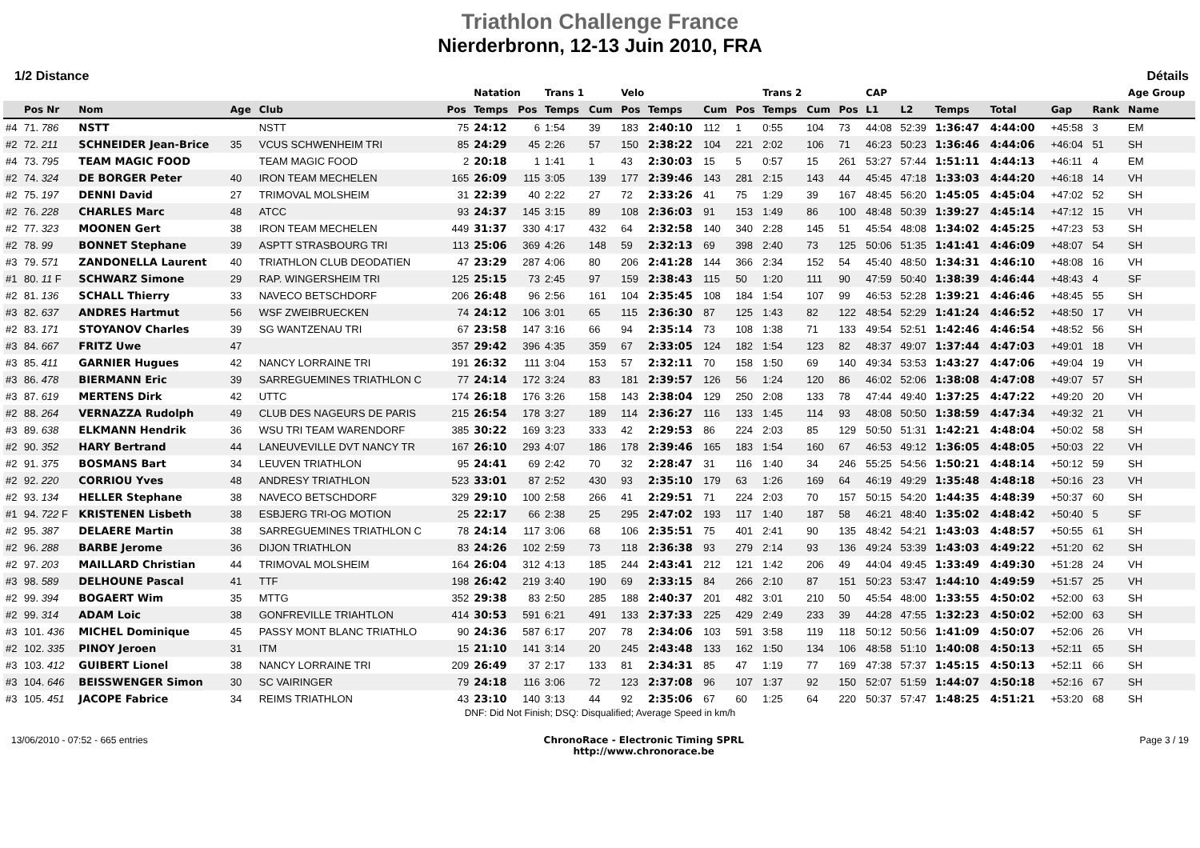Triathlon Challenge France
Nierderbronn, 12-13 Juin 2010, FRA
1/2 Distance Détails
| | | | | | | Natation | | Trans 1 | | Velo | | | | Trans 2 | | | CAP | | | | | | | Age Group |
| --- | --- | --- | --- | --- | --- | --- | --- | --- | --- | --- | --- | --- | --- | --- | --- | --- | --- | --- | --- | --- | --- | --- | --- | --- |
| | Pos Nr | Nom | Age | Club | Pos | Temps | Pos | Temps | Cum | Pos | Temps | Cum | Pos | Temps | Cum | Pos | L1 | L2 | Temps | Total | | Gap | Rank | Name |
| #4 | 71. 786 | NSTT | | NSTT | 75 | 24:12 | 6 | 1:54 | 39 | 183 | 2:40:10 | 112 | 1 | 0:55 | 104 | 73 | 44:08 | 52:39 | 1:36:47 | 4:44:00 | | +45:58 | 3 | EM |
| #2 | 72. 211 | SCHNEIDER Jean-Brice | 35 | VCUS SCHWENHEIM TRI | 85 | 24:29 | 45 | 2:26 | 57 | 150 | 2:38:22 | 104 | 221 | 2:02 | 106 | 71 | 46:23 | 50:23 | 1:36:46 | 4:44:06 | | +46:04 | 51 | SH |
| #4 | 73. 795 | TEAM MAGIC FOOD | | TEAM MAGIC FOOD | 2 | 20:18 | 1 | 1:41 | 1 | 43 | 2:30:03 | 15 | 5 | 0:57 | 15 | 261 | 53:27 | 57:44 | 1:51:11 | 4:44:13 | | +46:11 | 4 | EM |
| #2 | 74. 324 | DE BORGER Peter | 40 | IRON TEAM MECHELEN | 165 | 26:09 | 115 | 3:05 | 139 | 177 | 2:39:46 | 143 | 281 | 2:15 | 143 | 44 | 45:45 | 47:18 | 1:33:03 | 4:44:20 | | +46:18 | 14 | VH |
| #2 | 75. 197 | DENNI David | 27 | TRIMOVAL MOLSHEIM | 31 | 22:39 | 40 | 2:22 | 27 | 72 | 2:33:26 | 41 | 75 | 1:29 | 39 | 167 | 48:45 | 56:20 | 1:45:05 | 4:45:04 | | +47:02 | 52 | SH |
| #2 | 76. 228 | CHARLES Marc | 48 | ATCC | 93 | 24:37 | 145 | 3:15 | 89 | 108 | 2:36:03 | 91 | 153 | 1:49 | 86 | 100 | 48:48 | 50:39 | 1:39:27 | 4:45:14 | | +47:12 | 15 | VH |
| #2 | 77. 323 | MOONEN Gert | 38 | IRON TEAM MECHELEN | 449 | 31:37 | 330 | 4:17 | 432 | 64 | 2:32:58 | 140 | 340 | 2:28 | 145 | 51 | 45:54 | 48:08 | 1:34:02 | 4:45:25 | | +47:23 | 53 | SH |
| #2 | 78. 99 | BONNET Stephane | 39 | ASPTT STRASBOURG TRI | 113 | 25:06 | 369 | 4:26 | 148 | 59 | 2:32:13 | 69 | 398 | 2:40 | 73 | 125 | 50:06 | 51:35 | 1:41:41 | 4:46:09 | | +48:07 | 54 | SH |
| #3 | 79. 571 | ZANDONELLA Laurent | 40 | TRIATHLON CLUB DEODATIEN | 47 | 23:29 | 287 | 4:06 | 80 | 206 | 2:41:28 | 144 | 366 | 2:34 | 152 | 54 | 45:40 | 48:50 | 1:34:31 | 4:46:10 | | +48:08 | 16 | VH |
| #1 | 80. 11 F | SCHWARZ Simone | 29 | RAP. WINGERSHEIM TRI | 125 | 25:15 | 73 | 2:45 | 97 | 159 | 2:38:43 | 115 | 50 | 1:20 | 111 | 90 | 47:59 | 50:40 | 1:38:39 | 4:46:44 | | +48:43 | 4 | SF |
| #2 | 81. 136 | SCHALL Thierry | 33 | NAVECO BETSCHDORF | 206 | 26:48 | 96 | 2:56 | 161 | 104 | 2:35:45 | 108 | 184 | 1:54 | 107 | 99 | 46:53 | 52:28 | 1:39:21 | 4:46:46 | | +48:45 | 55 | SH |
| #3 | 82. 637 | ANDRES Hartmut | 56 | WSF ZWEIBRUECKEN | 74 | 24:12 | 106 | 3:01 | 65 | 115 | 2:36:30 | 87 | 125 | 1:43 | 82 | 122 | 48:54 | 52:29 | 1:41:24 | 4:46:52 | | +48:50 | 17 | VH |
| #2 | 83. 171 | STOYANOV Charles | 39 | SG WANTZENAU TRI | 67 | 23:58 | 147 | 3:16 | 66 | 94 | 2:35:14 | 73 | 108 | 1:38 | 71 | 133 | 49:54 | 52:51 | 1:42:46 | 4:46:54 | | +48:52 | 56 | SH |
| #3 | 84. 667 | FRITZ Uwe | 47 | | 357 | 29:42 | 396 | 4:35 | 359 | 67 | 2:33:05 | 124 | 182 | 1:54 | 123 | 82 | 48:37 | 49:07 | 1:37:44 | 4:47:03 | | +49:01 | 18 | VH |
| #3 | 85. 411 | GARNIER Hugues | 42 | NANCY LORRAINE TRI | 191 | 26:32 | 111 | 3:04 | 153 | 57 | 2:32:11 | 70 | 158 | 1:50 | 69 | 140 | 49:34 | 53:53 | 1:43:27 | 4:47:06 | | +49:04 | 19 | VH |
| #3 | 86. 478 | BIERMANN Eric | 39 | SARREGUEMINES TRIATHLON C | 77 | 24:14 | 172 | 3:24 | 83 | 181 | 2:39:57 | 126 | 56 | 1:24 | 120 | 86 | 46:02 | 52:06 | 1:38:08 | 4:47:08 | | +49:07 | 57 | SH |
| #3 | 87. 619 | MERTENS Dirk | 42 | UTTC | 174 | 26:18 | 176 | 3:26 | 158 | 143 | 2:38:04 | 129 | 250 | 2:08 | 133 | 78 | 47:44 | 49:40 | 1:37:25 | 4:47:22 | | +49:20 | 20 | VH |
| #2 | 88. 264 | VERNAZZA Rudolph | 49 | CLUB DES NAGEURS DE PARIS | 215 | 26:54 | 178 | 3:27 | 189 | 114 | 2:36:27 | 116 | 133 | 1:45 | 114 | 93 | 48:08 | 50:50 | 1:38:59 | 4:47:34 | | +49:32 | 21 | VH |
| #3 | 89. 638 | ELKMANN Hendrik | 36 | WSU TRI TEAM WARENDORF | 385 | 30:22 | 169 | 3:23 | 333 | 42 | 2:29:53 | 86 | 224 | 2:03 | 85 | 129 | 50:50 | 51:31 | 1:42:21 | 4:48:04 | | +50:02 | 58 | SH |
| #2 | 90. 352 | HARY Bertrand | 44 | LANEUVEVILLE DVT NANCY TR | 167 | 26:10 | 293 | 4:07 | 186 | 178 | 2:39:46 | 165 | 183 | 1:54 | 160 | 67 | 46:53 | 49:12 | 1:36:05 | 4:48:05 | | +50:03 | 22 | VH |
| #2 | 91. 375 | BOSMANS Bart | 34 | LEUVEN TRIATHLON | 95 | 24:41 | 69 | 2:42 | 70 | 32 | 2:28:47 | 31 | 116 | 1:40 | 34 | 246 | 55:25 | 54:56 | 1:50:21 | 4:48:14 | | +50:12 | 59 | SH |
| #2 | 92. 220 | CORRIOU Yves | 48 | ANDRESY TRIATHLON | 523 | 33:01 | 87 | 2:52 | 430 | 93 | 2:35:10 | 179 | 63 | 1:26 | 169 | 64 | 46:19 | 49:29 | 1:35:48 | 4:48:18 | | +50:16 | 23 | VH |
| #2 | 93. 134 | HELLER Stephane | 38 | NAVECO BETSCHDORF | 329 | 29:10 | 100 | 2:58 | 266 | 41 | 2:29:51 | 71 | 224 | 2:03 | 70 | 157 | 50:15 | 54:20 | 1:44:35 | 4:48:39 | | +50:37 | 60 | SH |
| #1 | 94. 722 F | KRISTENEN Lisbeth | 38 | ESBJERG TRI-OG MOTION | 25 | 22:17 | 66 | 2:38 | 25 | 295 | 2:47:02 | 193 | 117 | 1:40 | 187 | 58 | 46:21 | 48:40 | 1:35:02 | 4:48:42 | | +50:40 | 5 | SF |
| #2 | 95. 387 | DELAERE Martin | 38 | SARREGUEMINES TRIATHLON C | 78 | 24:14 | 117 | 3:06 | 68 | 106 | 2:35:51 | 75 | 401 | 2:41 | 90 | 135 | 48:42 | 54:21 | 1:43:03 | 4:48:57 | | +50:55 | 61 | SH |
| #2 | 96. 288 | BARBE Jerome | 36 | DIJON TRIATHLON | 83 | 24:26 | 102 | 2:59 | 73 | 118 | 2:36:38 | 93 | 279 | 2:14 | 93 | 136 | 49:24 | 53:39 | 1:43:03 | 4:49:22 | | +51:20 | 62 | SH |
| #2 | 97. 203 | MAILLARD Christian | 44 | TRIMOVAL MOLSHEIM | 164 | 26:04 | 312 | 4:13 | 185 | 244 | 2:43:41 | 212 | 121 | 1:42 | 206 | 49 | 44:04 | 49:45 | 1:33:49 | 4:49:30 | | +51:28 | 24 | VH |
| #3 | 98. 589 | DELHOUNE Pascal | 41 | TTF | 198 | 26:42 | 219 | 3:40 | 190 | 69 | 2:33:15 | 84 | 266 | 2:10 | 87 | 151 | 50:23 | 53:47 | 1:44:10 | 4:49:59 | | +51:57 | 25 | VH |
| #2 | 99. 394 | BOGAERT Wim | 35 | MTTG | 352 | 29:38 | 83 | 2:50 | 285 | 188 | 2:40:37 | 201 | 482 | 3:01 | 210 | 50 | 45:54 | 48:00 | 1:33:55 | 4:50:02 | | +52:00 | 63 | SH |
| #2 | 99. 314 | ADAM Loic | 38 | GONFREVILLE TRIAHTLON | 414 | 30:53 | 591 | 6:21 | 491 | 133 | 2:37:33 | 225 | 429 | 2:49 | 233 | 39 | 44:28 | 47:55 | 1:32:23 | 4:50:02 | | +52:00 | 63 | SH |
| #3 | 101. 436 | MICHEL Dominique | 45 | PASSY MONT BLANC TRIATHLO | 90 | 24:36 | 587 | 6:17 | 207 | 78 | 2:34:06 | 103 | 591 | 3:58 | 119 | 118 | 50:12 | 50:56 | 1:41:09 | 4:50:07 | | +52:06 | 26 | VH |
| #2 | 102. 335 | PINOY Jeroen | 31 | ITM | 15 | 21:10 | 141 | 3:14 | 20 | 245 | 2:43:48 | 133 | 162 | 1:50 | 134 | 106 | 48:58 | 51:10 | 1:40:08 | 4:50:13 | | +52:11 | 65 | SH |
| #3 | 103. 412 | GUIBERT Lionel | 38 | NANCY LORRAINE TRI | 209 | 26:49 | 37 | 2:17 | 133 | 81 | 2:34:31 | 85 | 47 | 1:19 | 77 | 169 | 47:38 | 57:37 | 1:45:15 | 4:50:13 | | +52:11 | 66 | SH |
| #3 | 104. 646 | BEISSWENGER Simon | 30 | SC VAIRINGER | 79 | 24:18 | 116 | 3:06 | 72 | 123 | 2:37:08 | 96 | 107 | 1:37 | 92 | 150 | 52:07 | 51:59 | 1:44:07 | 4:50:18 | | +52:16 | 67 | SH |
| #3 | 105. 451 | JACOPE Fabrice | 34 | REIMS TRIATHLON | 43 | 23:10 | 140 | 3:13 | 44 | 92 | 2:35:06 | 67 | 60 | 1:25 | 64 | 220 | 50:37 | 57:47 | 1:48:25 | 4:51:21 | | +53:20 | 68 | SH |
DNF: Did Not Finish; DSQ: Disqualified; Average Speed in km/h
13/06/2010 - 07:52 - 665 entries ChronoRace - Electronic Timing SPRL
http://www.chronorace.be Page 3 / 19